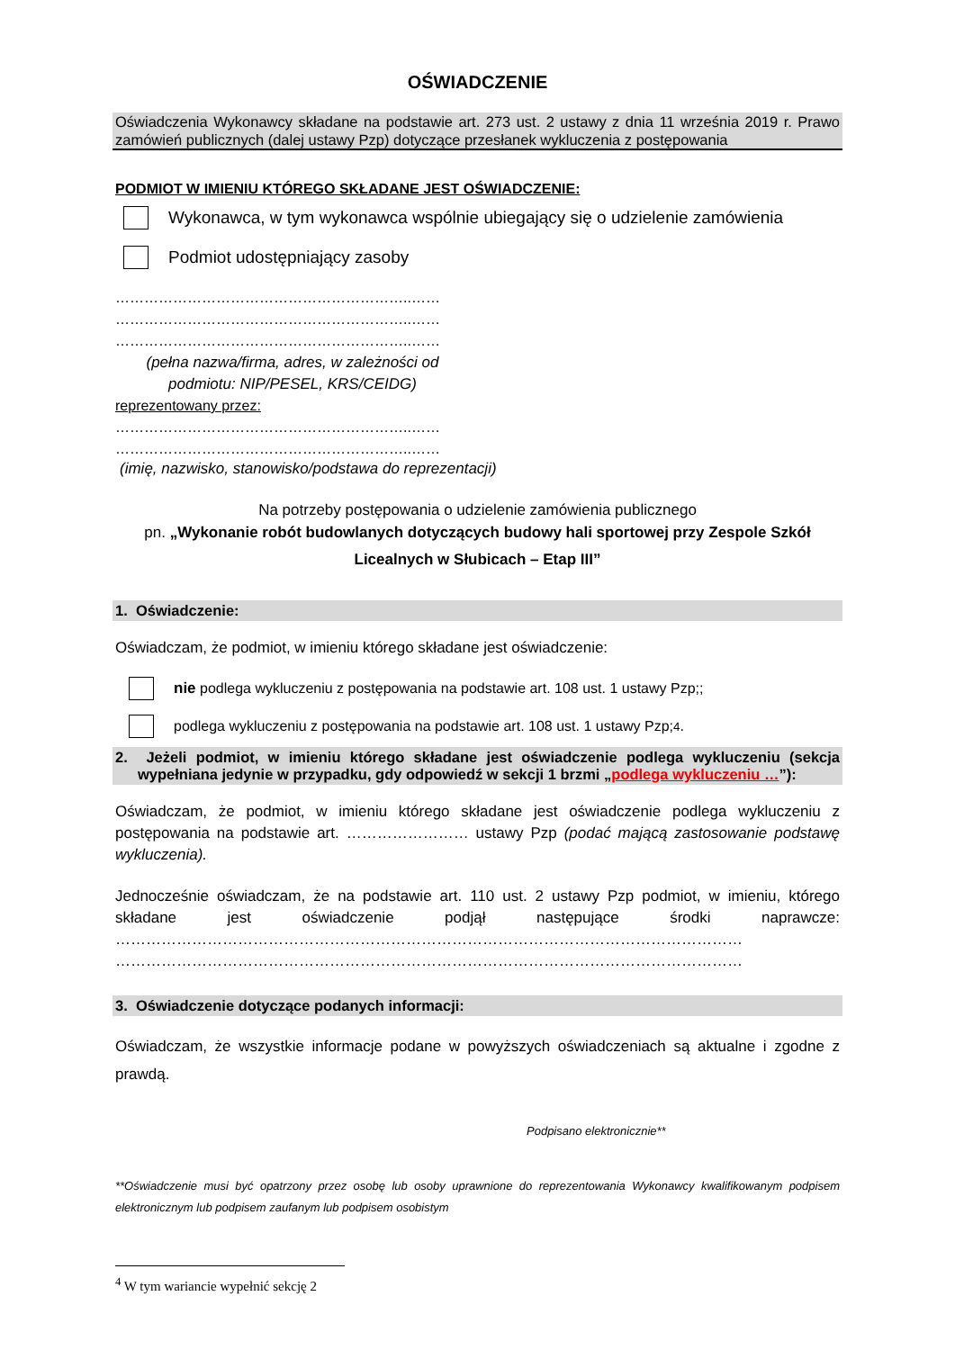OŚWIADCZENIE
Oświadczenia Wykonawcy składane na podstawie art. 273 ust. 2 ustawy z dnia 11 września 2019 r. Prawo zamówień publicznych (dalej ustawy Pzp) dotyczące przesłanek wykluczenia z postępowania
PODMIOT W IMIENIU KTÓREGO SKŁADANE JEST OŚWIADCZENIE:
Wykonawca, w tym wykonawca wspólnie ubiegający się o udzielenie zamówienia
Podmiot udostępniający zasoby
……………………………………………………..……
……………………………………………………..……
……………………………………………………..……
(pełna nazwa/firma, adres, w zależności od podmiotu: NIP/PESEL, KRS/CEIDG)
reprezentowany przez:
……………………………………………………..……
……………………………………………………..……
(imię, nazwisko, stanowisko/podstawa do reprezentacji)
Na potrzeby postępowania o udzielenie zamówienia publicznego
pn. „Wykonanie robót budowlanych dotyczących budowy hali sportowej przy Zespole Szkół Licealnych w Słubicach – Etap III”
1. Oświadczenie:
Oświadczam, że podmiot, w imieniu którego składane jest oświadczenie:
nie podlega wykluczeniu z postępowania na podstawie art. 108 ust. 1 ustawy Pzp;;
podlega wykluczeniu z postępowania na podstawie art. 108 ust. 1 ustawy Pzp;<sup>4</sup>.
2. Jeżeli podmiot, w imieniu którego składane jest oświadczenie podlega wykluczeniu (sekcja wypełniana jedynie w przypadku, gdy odpowiedź w sekcji 1 brzmi „podlega wykluczeniu …”):
Oświadczam, że podmiot, w imieniu którego składane jest oświadczenie podlega wykluczeniu z postępowania na podstawie art. …………………… ustawy Pzp (podać mającą zastosowanie podstawę wykluczenia).
Jednocześnie oświadczam, że na podstawie art. 110 ust. 2 ustawy Pzp podmiot, w imieniu, którego składane jest oświadczenie podjął następujące środki naprawcze: …………………………………………………………………………………………………………… ……………………………………………………………………………………………………………
3. Oświadczenie dotyczące podanych informacji:
Oświadczam, że wszystkie informacje podane w powyższych oświadczeniach są aktualne i zgodne z prawdą.
Podpisano elektronicznie**
**Oświadczenie musi być opatrzony przez osobę lub osoby uprawnione do reprezentowania Wykonawcy kwalifikowanym podpisem elektronicznym lub podpisem zaufanym lub podpisem osobistym
<sup>4</sup> W tym wariancie wypełnić sekcję 2